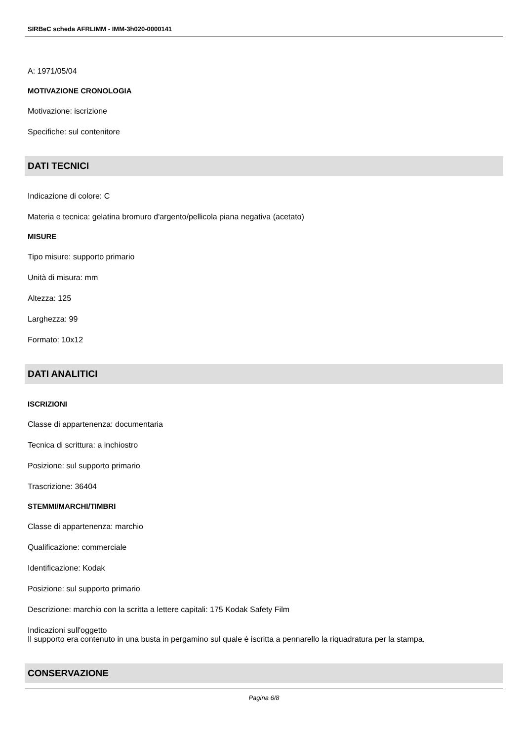SIRBeC scheda AFRLIMM - IMM-3h020-0000141
A: 1971/05/04
MOTIVAZIONE CRONOLOGIA
Motivazione: iscrizione
Specifiche: sul contenitore
DATI TECNICI
Indicazione di colore: C
Materia e tecnica: gelatina bromuro d'argento/pellicola piana negativa (acetato)
MISURE
Tipo misure: supporto primario
Unità di misura: mm
Altezza: 125
Larghezza: 99
Formato: 10x12
DATI ANALITICI
ISCRIZIONI
Classe di appartenenza: documentaria
Tecnica di scrittura: a inchiostro
Posizione: sul supporto primario
Trascrizione: 36404
STEMMI/MARCHI/TIMBRI
Classe di appartenenza: marchio
Qualificazione: commerciale
Identificazione: Kodak
Posizione: sul supporto primario
Descrizione: marchio con la scritta a lettere capitali: 175 Kodak Safety Film
Indicazioni sull'oggetto
Il supporto era contenuto in una busta in pergamino sul quale è iscritta a pennarello la riquadratura per la stampa.
CONSERVAZIONE
Pagina 6/8